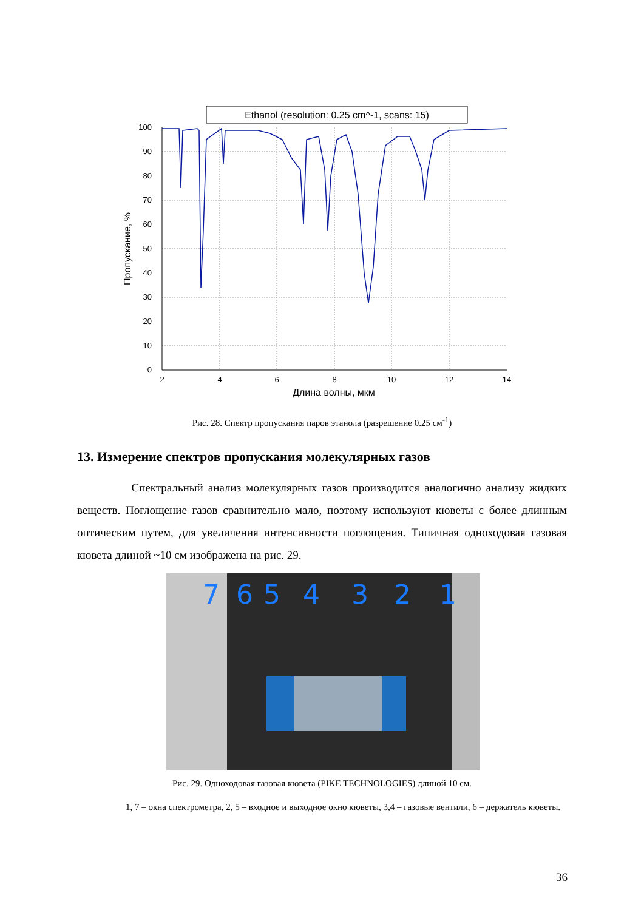Ethanol (resolution: 0.25 cm^-1, scans: 15)
0
10
20
30
40
50
60
70
80
90
100
2
4
6
8
10
12
14
Длина волны, мкм
Пропускание, %
Рис. 28. Спектр пропускания паров этанола (разрешение 0.25 см<sup>-1</sup>)
13. Измерение спектров пропускания молекулярных газов
Спектральный анализ молекулярных газов производится аналогично анализу жидких веществ. Поглощение газов сравнительно мало, поэтому используют кюветы с более длинным оптическим путем, для увеличения интенсивности поглощения. Типичная одноходовая газовая кювета длиной ~10 см изображена на рис. 29.
7
6
5
4
3
2
1
Рис. 29. Одноходовая газовая кювета (PIKE TECHNOLOGIES) длиной 10 см.
1, 7 – окна спектрометра, 2, 5 – входное и выходное окно кюветы, 3,4 – газовые вентили, 6 – держатель кюветы.
36